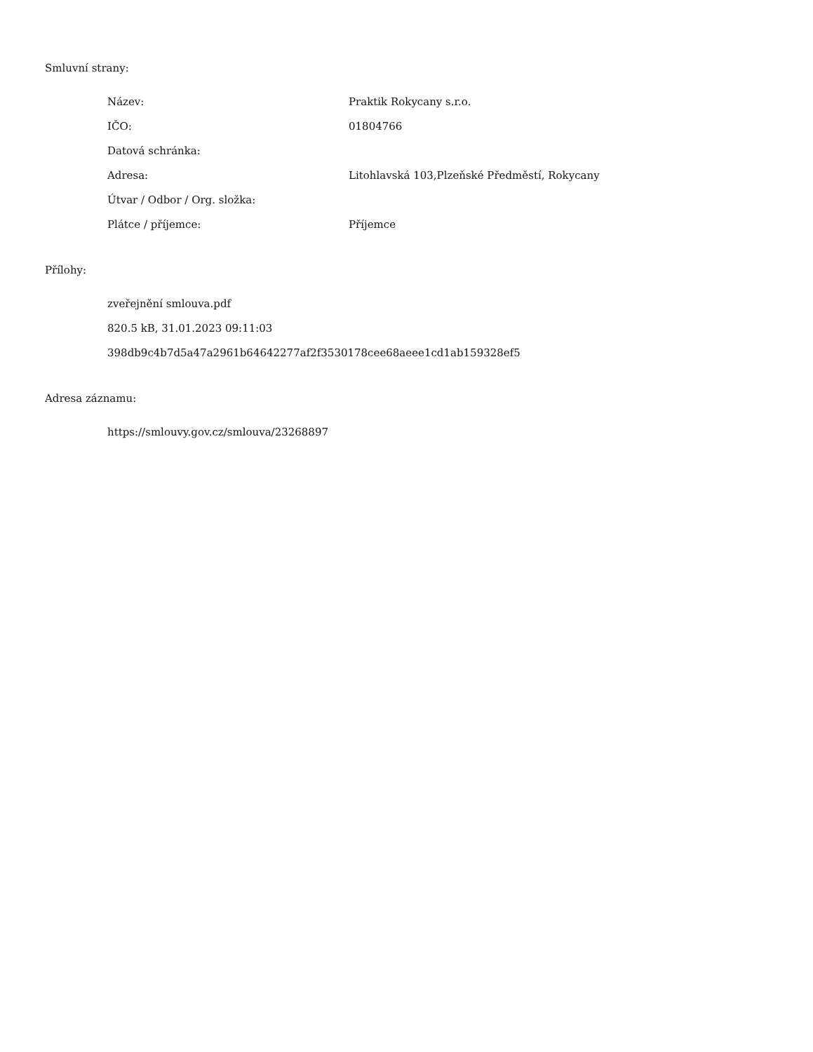Smluvní strany:
| Název: | Praktik Rokycany s.r.o. |
| IČO: | 01804766 |
| Datová schránka: | |
| Adresa: | Litohlavská 103,Plzeňské Předměstí, Rokycany |
| Útvar / Odbor / Org. složka: | |
| Plátce / příjemce: | Příjemce |
Přílohy:
zveřejnění smlouva.pdf
820.5 kB, 31.01.2023 09:11:03
398db9c4b7d5a47a2961b64642277af2f3530178cee68aeee1cd1ab159328ef5
Adresa záznamu:
https://smlouvy.gov.cz/smlouva/23268897